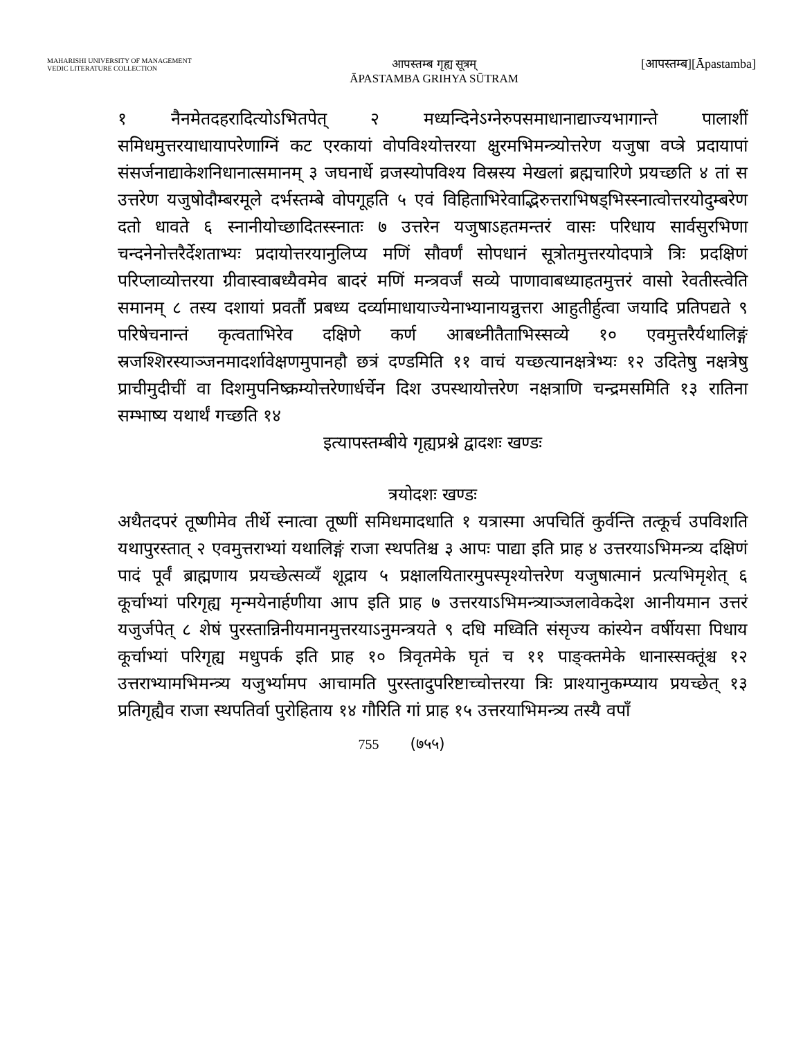MAHARISHI UNIVERSITY OF MANAGEMENT
VEDIC LITERATURE COLLECTION
आपस्तम्ब गृह्य सूत्रम्
ĀPASTAMBA GRIHYA SŪTRAM
[आपस्तम्ब][Āpastamba]
१ नैनमेतदहरादित्योऽभितपेत् २ मध्यन्दिनेऽग्नेरुपसमाधानाद्याज्यभागान्ते पालाशीं समिधमुत्तरयाधायापरेणाग्निं कट एरकायां वोपविश्योत्तरया क्षुरमभिमन्त्र्योत्तरेण यजुषा वप्त्रे प्रदायापां संसर्जनाद्याकेशनिधानात्समानम् ३ जघनार्धे व्रजस्योपविश्य विस्रस्य मेखलां ब्रह्मचारिणे प्रयच्छति ४ तां स उत्तरेण यजुषोदौम्बरमूले दर्भस्तम्बे वोपगूहति ५ एवं विहिताभिरेवाद्भिरुत्तराभिषड्भिस्स्नात्वोत्तरयोदुम्बरेण दतो धावते ६ स्नानीयोच्छादितस्स्नातः ७ उत्तरेन यजुषाऽहतमन्तरं वासः परिधाय सार्वसुरभिणा चन्दनेनोत्तरैर्देशताभ्यः प्रदायोत्तरयानुलिप्य मणिं सौवर्णं सोपधानं सूत्रोतमुत्तरयोदपात्रे त्रिः प्रदक्षिणं परिप्लाव्योत्तरया ग्रीवास्वाबध्यैवमेव बादरं मणिं मन्त्रवर्जं सव्ये पाणावाबध्याहतमुत्तरं वासो रेवतीस्त्वेति समानम् ८ तस्य दशायां प्रवर्तौ प्रबध्य दर्व्यामाधायाज्येनाभ्यानायन्नुत्तरा आहुतीर्हुत्वा जयादि प्रतिपद्यते ९ परिषेचनान्तं कृत्वताभिरेव दक्षिणे कर्ण आबध्नीतैताभिस्सव्ये १० एवमुत्तरैर्यथालिङ्गं स्रजश्शिरस्याञ्जनमादर्शावेक्षणमुपानहौ छत्रं दण्डमिति ११ वाचं यच्छत्यानक्षत्रेभ्यः १२ उदितेषु नक्षत्रेषु प्राचीमुदीचीं वा दिशमुपनिष्क्रम्योत्तरेणार्धर्चेन दिश उपस्थायोत्तरेण नक्षत्राणि चन्द्रमसमिति १३ रातिना सम्भाष्य यथार्थं गच्छति १४
इत्यापस्तम्बीये गृह्यप्रश्ने द्वादशः खण्डः
त्रयोदशः खण्डः
अथैतदपरं तूष्णीमेव तीर्थे स्नात्वा तूष्णीं समिधमादधाति १ यत्रास्मा अपचितिं कुर्वन्ति तत्कूर्च उपविशति यथापुरस्तात् २ एवमुत्तराभ्यां यथालिङ्गं राजा स्थपतिश्च ३ आपः पाद्या इति प्राह ४ उत्तरयाऽभिमन्त्र्य दक्षिणं पादं पूर्वं ब्राह्मणाय प्रयच्छेत्सव्यँ शूद्राय ५ प्रक्षालयितारमुपस्पृश्योत्तरेण यजुषात्मानं प्रत्यभिमृशेत् ६ कूर्चाभ्यां परिगृह्य मृन्मयेनार्हणीया आप इति प्राह ७ उत्तरयाऽभिमन्त्र्याञ्जलावेकदेश आनीयमान उत्तरं यजुर्जपेत् ८ शेषं पुरस्तान्निनीयमानमुत्तरयाऽनुमन्त्रयते ९ दधि मध्विति संसृज्य कांस्येन वर्षीयसा पिधाय कूर्चाभ्यां परिगृह्य मधुपर्क इति प्राह १० त्रिवृतमेके घृतं च ११ पाङ्क्तमेके धानास्सक्तूंश्च १२ उत्तराभ्यामभिमन्त्र्य यजुर्भ्यामप आचामति पुरस्तादुपरिष्टाच्चोत्तरया त्रिः प्राश्यानुकम्प्याय प्रयच्छेत् १३ प्रतिगृह्यैव राजा स्थपतिर्वा पुरोहिताय १४ गौरिति गां प्राह १५ उत्तरयाभिमन्त्र्य तस्यै वपाँ
755 (७५५)